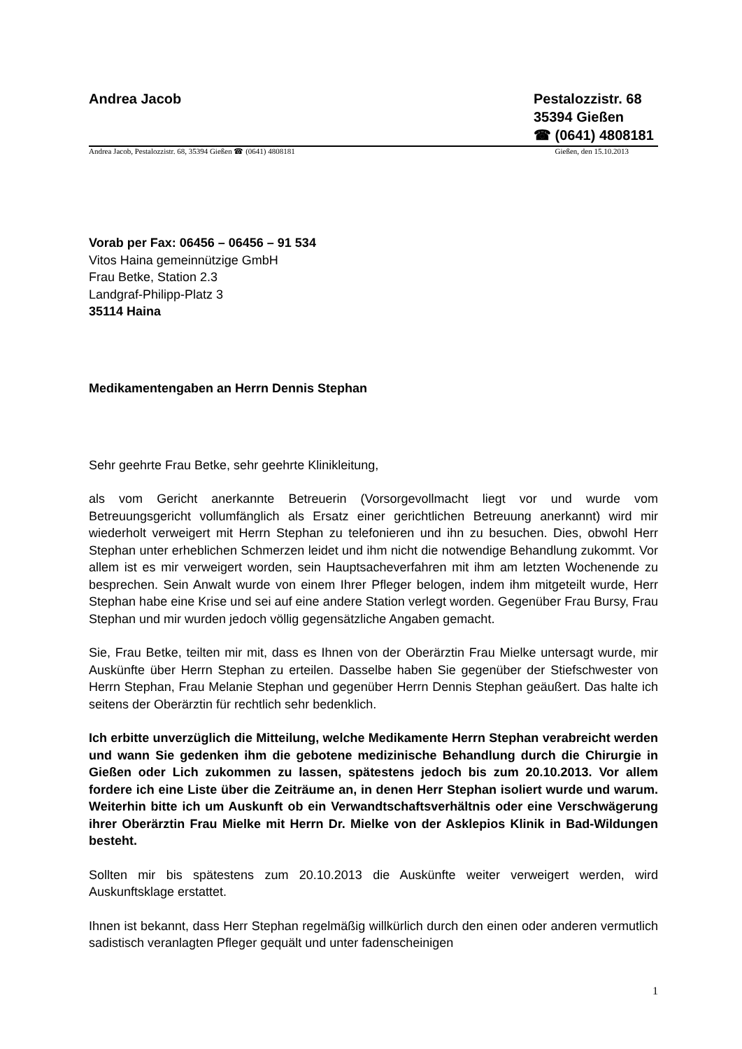Andrea Jacob Pestalozzistr. 68
35394 Gießen
☎ (0641) 4808181
Andrea Jacob, Pestalozzistr. 68, 35394 Gießen ☎ (0641) 4808181 Gießen, den 15.10.2013
Vorab per Fax: 06456 – 06456 – 91 534
Vitos Haina gemeinnützige GmbH
Frau Betke, Station 2.3
Landgraf-Philipp-Platz 3
35114 Haina
Medikamentengaben an Herrn Dennis Stephan
Sehr geehrte Frau Betke, sehr geehrte Klinikleitung,
als vom Gericht anerkannte Betreuerin (Vorsorgevollmacht liegt vor und wurde vom Betreuungsgericht vollumfänglich als Ersatz einer gerichtlichen Betreuung anerkannt) wird mir wiederholt verweigert mit Herrn Stephan zu telefonieren und ihn zu besuchen. Dies, obwohl Herr Stephan unter erheblichen Schmerzen leidet und ihm nicht die notwendige Behandlung zukommt. Vor allem ist es mir verweigert worden, sein Hauptsacheverfahren mit ihm am letzten Wochenende zu besprechen. Sein Anwalt wurde von einem Ihrer Pfleger belogen, indem ihm mitgeteilt wurde, Herr Stephan habe eine Krise und sei auf eine andere Station verlegt worden. Gegenüber Frau Bursy, Frau Stephan und mir wurden jedoch völlig gegensätzliche Angaben gemacht.
Sie, Frau Betke, teilten mir mit, dass es Ihnen von der Oberärztin Frau Mielke untersagt wurde, mir Auskünfte über Herrn Stephan zu erteilen. Dasselbe haben Sie gegenüber der Stiefschwester von Herrn Stephan, Frau Melanie Stephan und gegenüber Herrn Dennis Stephan geäußert. Das halte ich seitens der Oberärztin für rechtlich sehr bedenklich.
Ich erbitte unverzüglich die Mitteilung, welche Medikamente Herrn Stephan verabreicht werden und wann Sie gedenken ihm die gebotene medizinische Behandlung durch die Chirurgie in Gießen oder Lich zukommen zu lassen, spätestens jedoch bis zum 20.10.2013. Vor allem fordere ich eine Liste über die Zeiträume an, in denen Herr Stephan isoliert wurde und warum. Weiterhin bitte ich um Auskunft ob ein Verwandtschaftsverhältnis oder eine Verschwägerung ihrer Oberärztin Frau Mielke mit Herrn Dr. Mielke von der Asklepios Klinik in Bad-Wildungen besteht.
Sollten mir bis spätestens zum 20.10.2013 die Auskünfte weiter verweigert werden, wird Auskunftsklage erstattet.
Ihnen ist bekannt, dass Herr Stephan regelmäßig willkürlich durch den einen oder anderen vermutlich sadistisch veranlagten Pfleger gequält und unter fadenscheinigen
1